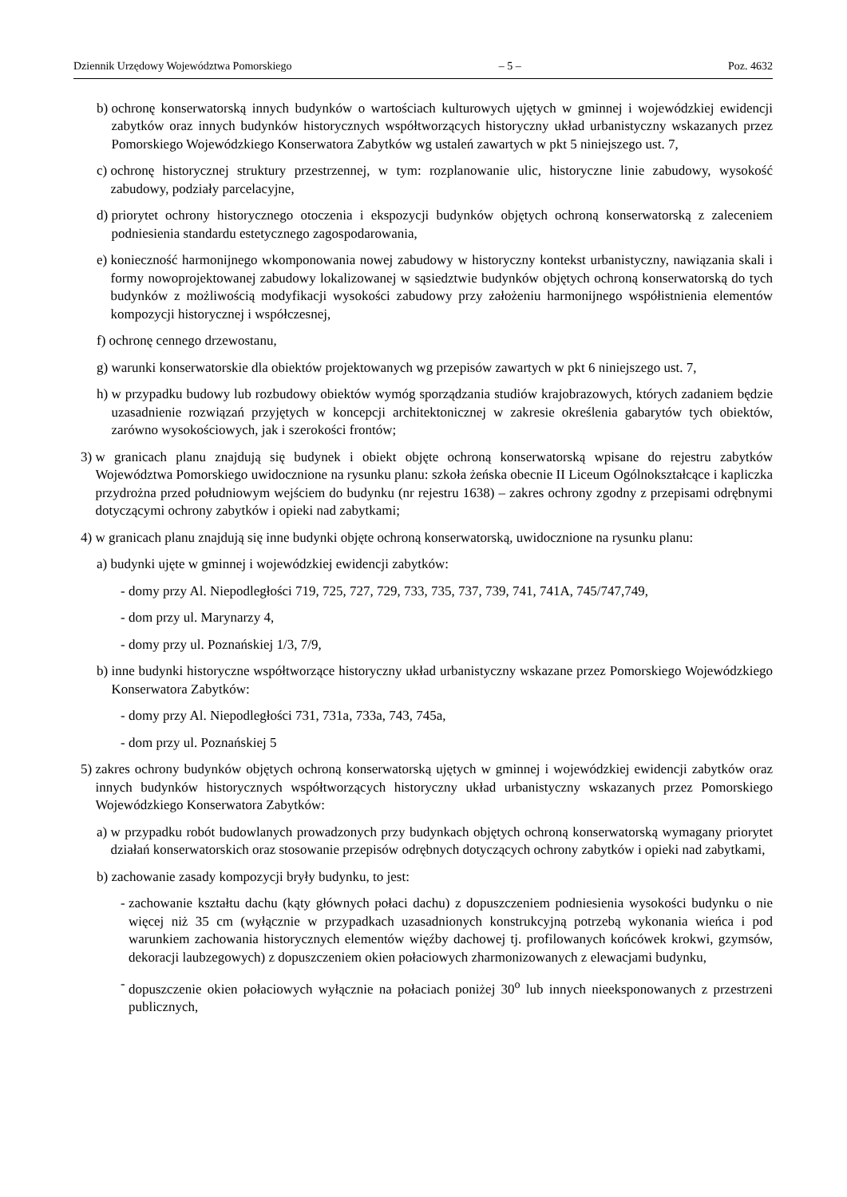Dziennik Urzędowy Województwa Pomorskiego – 5 – Poz. 4632
b) ochronę konserwatorską innych budynków o wartościach kulturowych ujętych w gminnej i wojewódzkiej ewidencji zabytków oraz innych budynków historycznych współtworzących historyczny układ urbanistyczny wskazanych przez Pomorskiego Wojewódzkiego Konserwatora Zabytków wg ustaleń zawartych w pkt 5 niniejszego ust. 7,
c) ochronę historycznej struktury przestrzennej, w tym: rozplanowanie ulic, historyczne linie zabudowy, wysokość zabudowy, podziały parcelacyjne,
d) priorytet ochrony historycznego otoczenia i ekspozycji budynków objętych ochroną konserwatorską z zaleceniem podniesienia standardu estetycznego zagospodarowania,
e) konieczność harmonijnego wkomponowania nowej zabudowy w historyczny kontekst urbanistyczny, nawiązania skali i formy nowoprojektowanej zabudowy lokalizowanej w sąsiedztwie budynków objętych ochroną konserwatorską do tych budynków z możliwością modyfikacji wysokości zabudowy przy założeniu harmonijnego współistnienia elementów kompozycji historycznej i współczesnej,
f) ochronę cennego drzewostanu,
g) warunki konserwatorskie dla obiektów projektowanych wg przepisów zawartych w pkt 6 niniejszego ust. 7,
h) w przypadku budowy lub rozbudowy obiektów wymóg sporządzania studiów krajobrazowych, których zadaniem będzie uzasadnienie rozwiązań przyjętych w koncepcji architektonicznej w zakresie określenia gabarytów tych obiektów, zarówno wysokościowych, jak i szerokości frontów;
3) w granicach planu znajdują się budynek i obiekt objęte ochroną konserwatorską wpisane do rejestru zabytków Województwa Pomorskiego uwidocznione na rysunku planu: szkoła żeńska obecnie II Liceum Ogólnokształcące i kapliczka przydrożna przed południowym wejściem do budynku (nr rejestru 1638) – zakres ochrony zgodny z przepisami odrębnymi dotyczącymi ochrony zabytków i opieki nad zabytkami;
4) w granicach planu znajdują się inne budynki objęte ochroną konserwatorską, uwidocznione na rysunku planu:
a) budynki ujęte w gminnej i wojewódzkiej ewidencji zabytków:
- domy przy Al. Niepodległości 719, 725, 727, 729, 733, 735, 737, 739, 741, 741A, 745/747,749,
- dom przy ul. Marynarzy 4,
- domy przy ul. Poznańskiej 1/3, 7/9,
b) inne budynki historyczne współtworzące historyczny układ urbanistyczny wskazane przez Pomorskiego Wojewódzkiego Konserwatora Zabytków:
- domy przy Al. Niepodległości 731, 731a, 733a, 743, 745a,
- dom przy ul. Poznańskiej 5
5) zakres ochrony budynków objętych ochroną konserwatorską ujętych w gminnej i wojewódzkiej ewidencji zabytków oraz innych budynków historycznych współtworzących historyczny układ urbanistyczny wskazanych przez Pomorskiego Wojewódzkiego Konserwatora Zabytków:
a) w przypadku robót budowlanych prowadzonych przy budynkach objętych ochroną konserwatorską wymagany priorytet działań konserwatorskich oraz stosowanie przepisów odrębnych dotyczących ochrony zabytków i opieki nad zabytkami,
b) zachowanie zasady kompozycji bryły budynku, to jest:
- zachowanie kształtu dachu (kąty głównych połaci dachu) z dopuszczeniem podniesienia wysokości budynku o nie więcej niż 35 cm (wyłącznie w przypadkach uzasadnionych konstrukcyjną potrzebą wykonania wieńca i pod warunkiem zachowania historycznych elementów więźby dachowej tj. profilowanych końcówek krokwi, gzymsów, dekoracji laubzegowych) z dopuszczeniem okien połaciowych zharmonizowanych z elewacjami budynku,
- dopuszczenie okien połaciowych wyłącznie na połaciach poniżej 30<sup>o</sup> lub innych nieeksponowanych z przestrzeni publicznych,